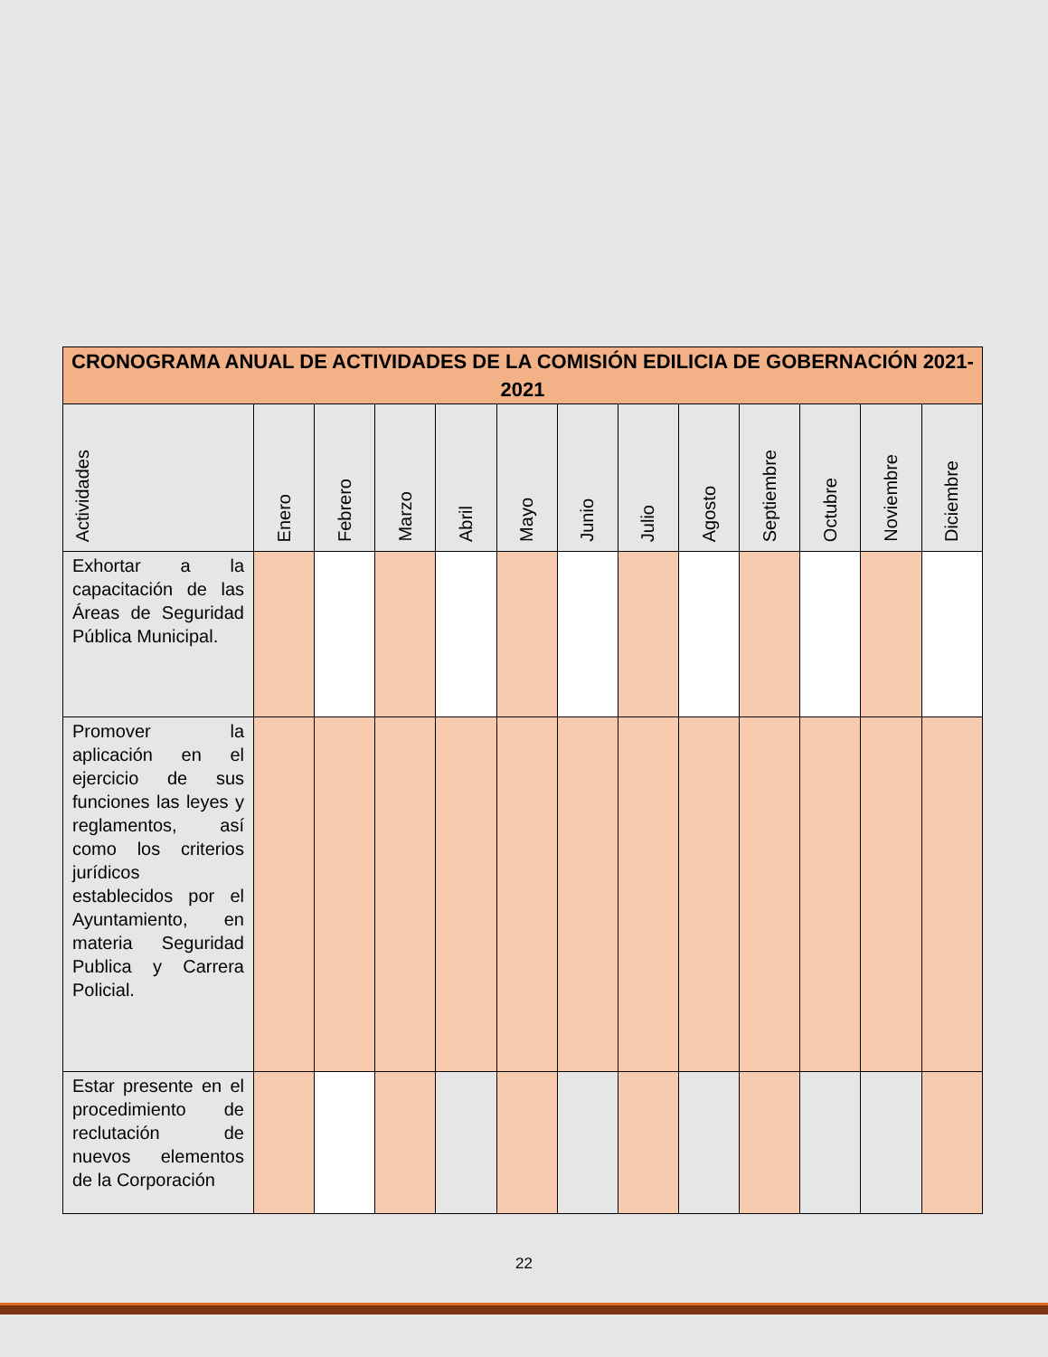| CRONOGRAMA ANUAL DE ACTIVIDADES DE LA COMISIÓN EDILICIA DE GOBERNACIÓN 2021-2021 | | | | | | | | | | | | |
| Actividades | Enero | Febrero | Marzo | Abril | Mayo | Junio | Julio | Agosto | Septiembre | Octubre | Noviembre | Diciembre |
| Exhortar a la capacitación de las Áreas de Seguridad Pública Municipal. | | | | | | | | | | | | |
| Promover la aplicación en el ejercicio de sus funciones las leyes y reglamentos, así como los criterios jurídicos establecidos por el Ayuntamiento, en materia Seguridad Publica y Carrera Policial. | | | | | | | | | | | | |
| Estar presente en el procedimiento de reclutación de nuevos elementos de la Corporación | | | | | | | | | | | | |
22